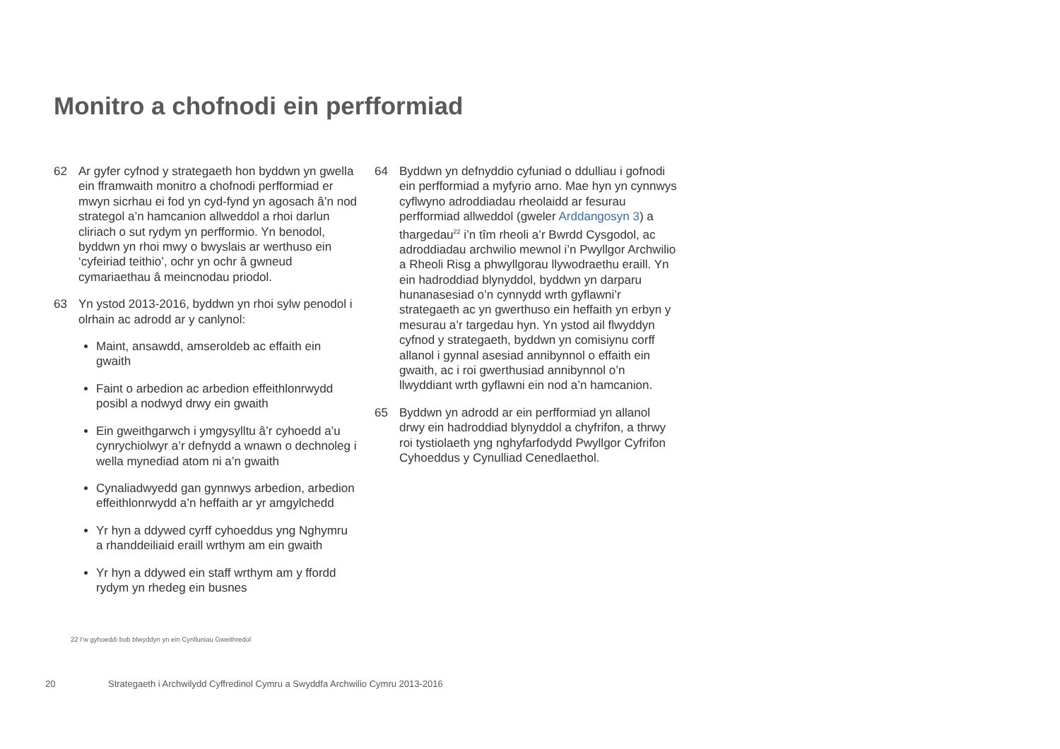Monitro a chofnodi ein perfformiad
62 Ar gyfer cyfnod y strategaeth hon byddwn yn gwella ein fframwaith monitro a chofnodi perfformiad er mwyn sicrhau ei fod yn cyd-fynd yn agosach â’n nod strategol a’n hamcanion allweddol a rhoi darlun cliriach o sut rydym yn perfformio. Yn benodol, byddwn yn rhoi mwy o bwyslais ar werthuso ein ‘cyfeiriad teithio’, ochr yn ochr â gwneud cymariaethau â meincnodau priodol.
63 Yn ystod 2013-2016, byddwn yn rhoi sylw penodol i olrhain ac adrodd ar y canlynol:
Maint, ansawdd, amseroldeb ac effaith ein gwaith
Faint o arbedion ac arbedion effeithlonrwydd posibl a nodwyd drwy ein gwaith
Ein gweithgarwch i ymgysylltu â’r cyhoedd a’u cynrychiolwyr a’r defnydd a wnawn o dechnoleg i wella mynediad atom ni a’n gwaith
Cynaliadwyedd gan gynnwys arbedion, arbedion effeithlonrwydd a’n heffaith ar yr amgylchedd
Yr hyn a ddywed cyrff cyhoeddus yng Nghymru a rhanddeiliaid eraill wrthym am ein gwaith
Yr hyn a ddywed ein staff wrthym am y ffordd rydym yn rhedeg ein busnes
64 Byddwn yn defnyddio cyfuniad o ddulliau i gofnodi ein perfformiad a myfyrio arno. Mae hyn yn cynnwys cyflwyno adroddiadau rheolaidd ar fesurau perfformiad allweddol (gweler Arddangosyn 3) a thargedau<sup>22</sup> i’n tîm rheoli a’r Bwrdd Cysgodol, ac adroddiadau archwilio mewnol i’n Pwyllgor Archwilio a Rheoli Risg a phwyllgorau llywodraethu eraill. Yn ein hadroddiad blynyddol, byddwn yn darparu hunanasesiad o’n cynnydd wrth gyflawni’r strategaeth ac yn gwerthuso ein heffaith yn erbyn y mesurau a’r targedau hyn. Yn ystod ail flwyddyn cyfnod y strategaeth, byddwn yn comisiynu corff allanol i gynnal asesiad annibynnol o effaith ein gwaith, ac i roi gwerthusiad annibynnol o’n llwyddiant wrth gyflawni ein nod a’n hamcanion.
65 Byddwn yn adrodd ar ein perfformiad yn allanol drwy ein hadroddiad blynyddol a chyfrifon, a thrwy roi tystiolaeth yng nghyfarfodydd Pwyllgor Cyfrifon Cyhoeddus y Cynulliad Cenedlaethol.
22 I’w gyhoeddi bob blwyddyn yn ein Cynlluniau Gweithredol
20 Strategaeth i Archwilydd Cyffredinol Cymru a Swyddfa Archwilio Cymru 2013-2016